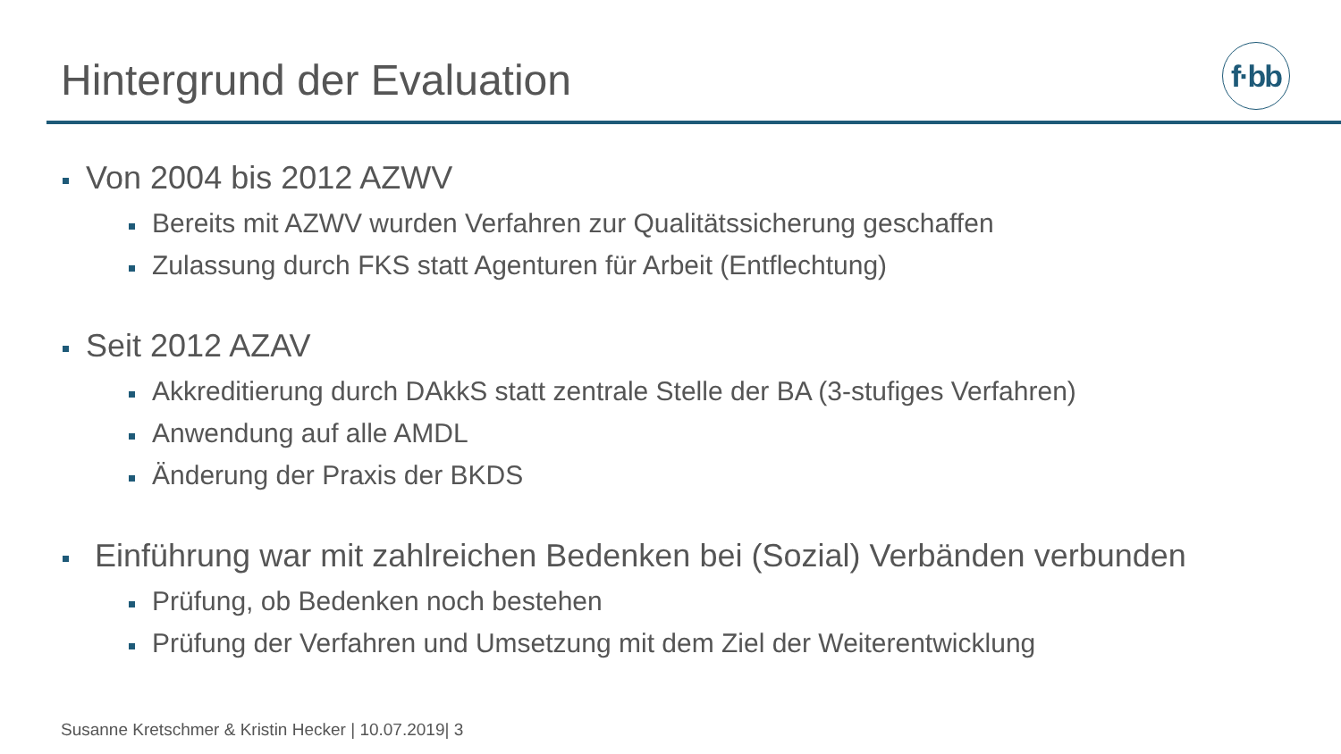Hintergrund der Evaluation
f·bb
Von 2004 bis 2012 AZWV
Bereits mit AZWV wurden Verfahren zur Qualitätssicherung geschaffen
Zulassung durch FKS statt Agenturen für Arbeit (Entflechtung)
Seit 2012 AZAV
Akkreditierung durch DAkkS statt zentrale Stelle der BA (3-stufiges Verfahren)
Anwendung auf alle AMDL
Änderung der Praxis der BKDS
Einführung war mit zahlreichen Bedenken bei (Sozial) Verbänden verbunden
Prüfung, ob Bedenken noch bestehen
Prüfung der Verfahren und Umsetzung mit dem Ziel der Weiterentwicklung
Susanne Kretschmer & Kristin Hecker | 10.07.2019| 3